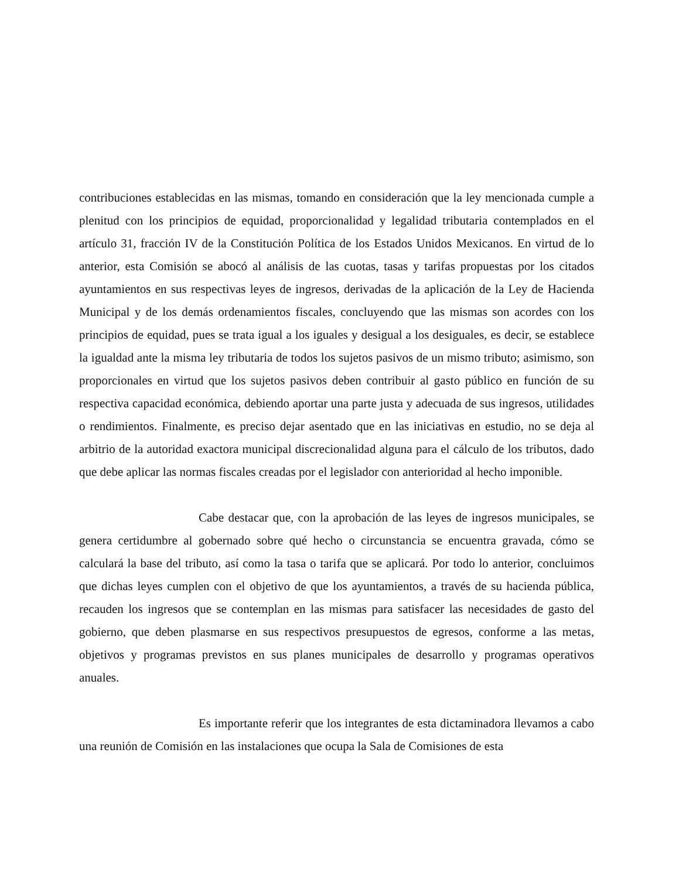contribuciones establecidas en las mismas, tomando en consideración que la ley mencionada cumple a plenitud con los principios de equidad, proporcionalidad y legalidad tributaria contemplados en el artículo 31, fracción IV de la Constitución Política de los Estados Unidos Mexicanos. En virtud de lo anterior, esta Comisión se abocó al análisis de las cuotas, tasas y tarifas propuestas por los citados ayuntamientos en sus respectivas leyes de ingresos, derivadas de la aplicación de la Ley de Hacienda Municipal y de los demás ordenamientos fiscales, concluyendo que las mismas son acordes con los principios de equidad, pues se trata igual a los iguales y desigual a los desiguales, es decir, se establece la igualdad ante la misma ley tributaria de todos los sujetos pasivos de un mismo tributo; asimismo, son proporcionales en virtud que los sujetos pasivos deben contribuir al gasto público en función de su respectiva capacidad económica, debiendo aportar una parte justa y adecuada de sus ingresos, utilidades o rendimientos. Finalmente, es preciso dejar asentado que en las iniciativas en estudio, no se deja al arbitrio de la autoridad exactora municipal discrecionalidad alguna para el cálculo de los tributos, dado que debe aplicar las normas fiscales creadas por el legislador con anterioridad al hecho imponible.
Cabe destacar que, con la aprobación de las leyes de ingresos municipales, se genera certidumbre al gobernado sobre qué hecho o circunstancia se encuentra gravada, cómo se calculará la base del tributo, así como la tasa o tarifa que se aplicará. Por todo lo anterior, concluimos que dichas leyes cumplen con el objetivo de que los ayuntamientos, a través de su hacienda pública, recauden los ingresos que se contemplan en las mismas para satisfacer las necesidades de gasto del gobierno, que deben plasmarse en sus respectivos presupuestos de egresos, conforme a las metas, objetivos y programas previstos en sus planes municipales de desarrollo y programas operativos anuales.
Es importante referir que los integrantes de esta dictaminadora llevamos a cabo una reunión de Comisión en las instalaciones que ocupa la Sala de Comisiones de esta